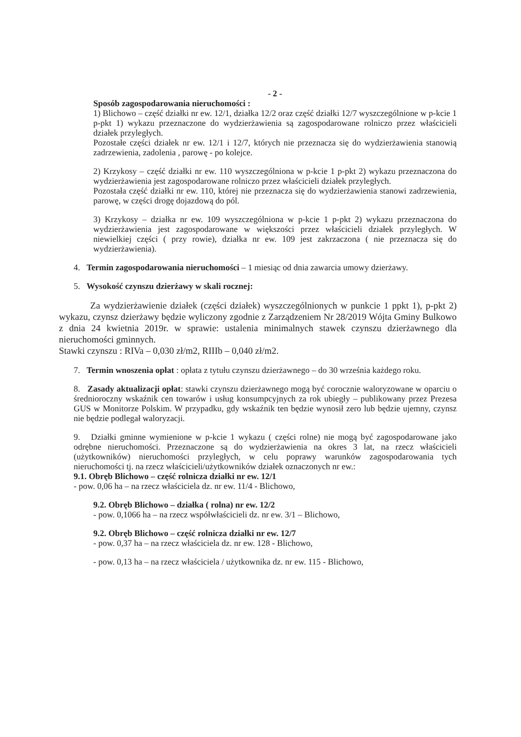- 2 -
Sposób zagospodarowania nieruchomości :
1) Blichowo – część działki nr ew. 12/1, działka 12/2 oraz część działki 12/7 wyszczególnione w p-kcie 1 p-pkt 1) wykazu przeznaczone do wydzierżawienia są zagospodarowane rolniczo przez właścicieli działek przyległych.
Pozostałe części działek nr ew. 12/1 i 12/7, których nie przeznacza się do wydzierżawienia stanowią zadrzewienia, zadolenia , parowę - po kolejce.
2) Krzykosy – część działki nr ew. 110 wyszczególniona w p-kcie 1 p-pkt 2) wykazu przeznaczona do wydzierżawienia jest zagospodarowane rolniczo przez właścicieli działek przyległych.
Pozostała część działki nr ew. 110, której nie przeznacza się do wydzierżawienia stanowi zadrzewienia, parowę, w części drogę dojazdową do pól.
3) Krzykosy – działka nr ew. 109 wyszczególniona w p-kcie 1 p-pkt 2) wykazu przeznaczona do wydzierżawienia jest zagospodarowane w większości przez właścicieli działek przyległych. W niewielkiej części ( przy rowie), działka nr ew. 109 jest zakrzaczona ( nie przeznacza się do wydzierżawienia).
4. Termin zagospodarowania nieruchomości – 1 miesiąc od dnia zawarcia umowy dzierżawy.
5. Wysokość czynszu dzierżawy w skali rocznej:
Za wydzierżawienie działek (części działek) wyszczególnionych w punkcie 1 ppkt 1), p-pkt 2) wykazu, czynsz dzierżawy będzie wyliczony zgodnie z Zarządzeniem Nr 28/2019 Wójta Gminy Bulkowo z dnia 24 kwietnia 2019r. w sprawie: ustalenia minimalnych stawek czynszu dzierżawnego dla nieruchomości gminnych.
Stawki czynszu : RIVa – 0,030 zł/m2, RIIIb – 0,040 zł/m2.
7. Termin wnoszenia opłat : opłata z tytułu czynszu dzierżawnego – do 30 września każdego roku.
8. Zasady aktualizacji opłat: stawki czynszu dzierżawnego mogą być corocznie waloryzowane w oparciu o średnioroczny wskaźnik cen towarów i usług konsumpcyjnych za rok ubiegły – publikowany przez Prezesa GUS w Monitorze Polskim. W przypadku, gdy wskaźnik ten będzie wynosił zero lub będzie ujemny, czynsz nie będzie podlegał waloryzacji.
9. Działki gminne wymienione w p-kcie 1 wykazu ( części rolne) nie mogą być zagospodarowane jako odrębne nieruchomości. Przeznaczone są do wydzierżawienia na okres 3 lat, na rzecz właścicieli (użytkowników) nieruchomości przyległych, w celu poprawy warunków zagospodarowania tych nieruchomości tj. na rzecz właścicieli/użytkowników działek oznaczonych nr ew.:
9.1. Obręb Blichowo – część rolnicza działki nr ew. 12/1
- pow. 0,06 ha – na rzecz właściciela dz. nr ew. 11/4 - Blichowo,
9.2. Obręb Blichowo – działka ( rolna) nr ew. 12/2
- pow. 0,1066 ha – na rzecz współwłaścicieli dz. nr ew. 3/1 – Blichowo,
9.2. Obręb Blichowo – część rolnicza działki nr ew. 12/7
- pow. 0,37 ha – na rzecz właściciela dz. nr ew. 128 - Blichowo,
- pow. 0,13 ha – na rzecz właściciela / użytkownika dz. nr ew. 115 - Blichowo,